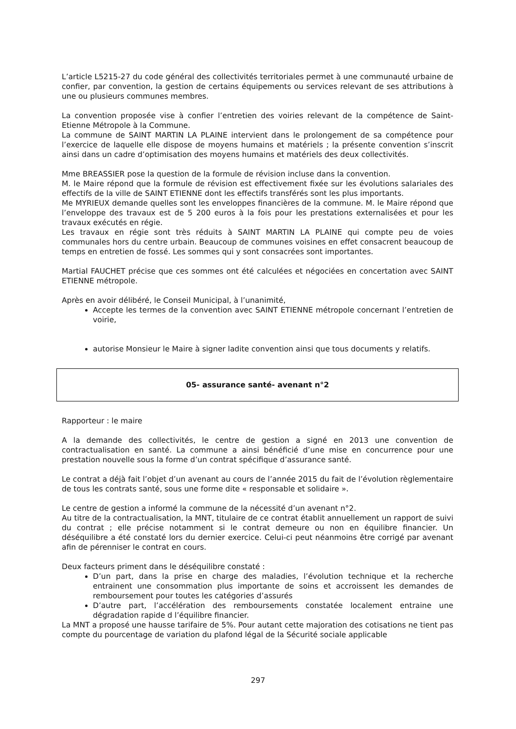L’article L5215-27 du code général des collectivités territoriales permet à une communauté urbaine de confier, par convention, la gestion de certains équipements ou services relevant de ses attributions à une ou plusieurs communes membres.
La convention proposée vise à confier l’entretien des voiries relevant de la compétence de Saint-Etienne Métropole à la Commune.
La commune de SAINT MARTIN LA PLAINE intervient dans le prolongement de sa compétence pour l’exercice de laquelle elle dispose de moyens humains et matériels ; la présente convention s’inscrit ainsi dans un cadre d’optimisation des moyens humains et matériels des deux collectivités.
Mme BREASSIER pose la question de la formule de révision incluse dans la convention.
M. le Maire répond que la formule de révision est effectivement fixée sur les évolutions salariales des effectifs de la ville de SAINT ETIENNE dont les effectifs transférés sont les plus importants.
Me MYRIEUX demande quelles sont les enveloppes financières de la commune. M. le Maire répond que l’enveloppe des travaux est de 5 200 euros à la fois pour les prestations externalisées et pour les travaux exécutés en régie.
Les travaux en régie sont très réduits à SAINT MARTIN LA PLAINE qui compte peu de voies communales hors du centre urbain. Beaucoup de communes voisines en effet consacrent beaucoup de temps en entretien de fossé. Les sommes qui y sont consacrées sont importantes.
Martial FAUCHET précise que ces sommes ont été calculées et négociées en concertation avec SAINT ETIENNE métropole.
Après en avoir délibéré, le Conseil Municipal, à l’unanimité,
Accepte les termes de la convention avec SAINT ETIENNE métropole concernant l’entretien de voirie,
autorise Monsieur le Maire à signer ladite convention ainsi que tous documents y relatifs.
05- assurance santé- avenant n°2
Rapporteur : le maire
A la demande des collectivités, le centre de gestion a signé en 2013 une convention de contractualisation en santé. La commune a ainsi bénéficié d’une mise en concurrence pour une prestation nouvelle sous la forme d’un contrat spécifique d’assurance santé.
Le contrat a déjà fait l’objet d’un avenant au cours de l’année 2015 du fait de l’évolution règlementaire de tous les contrats santé, sous une forme dite « responsable et solidaire ».
Le centre de gestion a informé la commune de la nécessité d’un avenant n°2.
Au titre de la contractualisation, la MNT, titulaire de ce contrat établit annuellement un rapport de suivi du contrat ; elle précise notamment si le contrat demeure ou non en équilibre financier. Un déséquilibre a été constaté lors du dernier exercice. Celui-ci peut néanmoins être corrigé par avenant afin de pérenniser le contrat en cours.
Deux facteurs priment dans le déséquilibre constaté :
D’un part, dans la prise en charge des maladies, l’évolution technique et la recherche entrainent une consommation plus importante de soins et accroissent les demandes de remboursement pour toutes les catégories d’assurés
D’autre part, l’accélération des remboursements constatée localement entraine une dégradation rapide d l’équilibre financier.
La MNT a proposé une hausse tarifaire de 5%. Pour autant cette majoration des cotisations ne tient pas compte du pourcentage de variation du plafond légal de la Sécurité sociale applicable
297